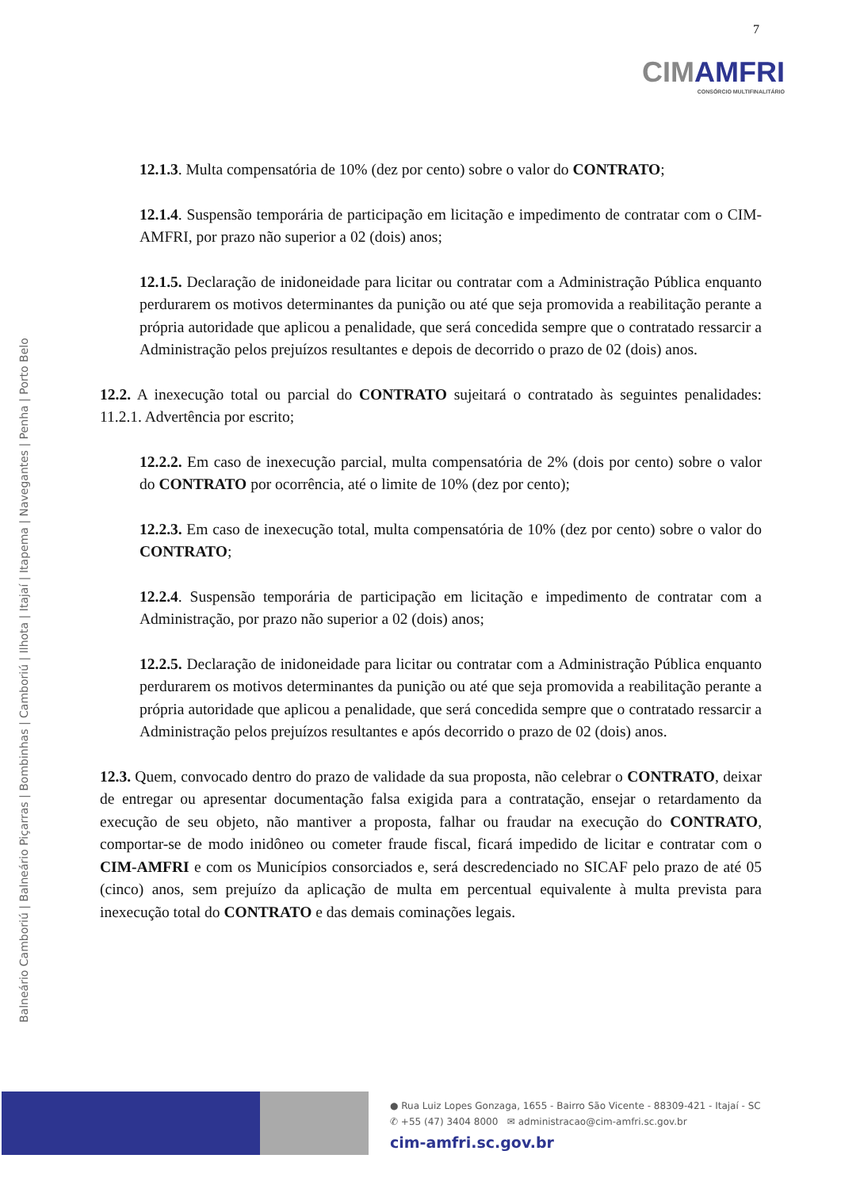7
CIMAMFRI
CONSÓRCIO MULTIFINALITÁRIO
Balneário Camboriú | Balneário Piçarras | Bombinhas | Camboriú | Ilhota | Itajaí | Itapema | Navegantes | Penha | Porto Belo
12.1.3. Multa compensatória de 10% (dez por cento) sobre o valor do CONTRATO;
12.1.4. Suspensão temporária de participação em licitação e impedimento de contratar com o CIM-AMFRI, por prazo não superior a 02 (dois) anos;
12.1.5. Declaração de inidoneidade para licitar ou contratar com a Administração Pública enquanto perdurarem os motivos determinantes da punição ou até que seja promovida a reabilitação perante a própria autoridade que aplicou a penalidade, que será concedida sempre que o contratado ressarcir a Administração pelos prejuízos resultantes e depois de decorrido o prazo de 02 (dois) anos.
12.2. A inexecução total ou parcial do CONTRATO sujeitará o contratado às seguintes penalidades: 11.2.1. Advertência por escrito;
12.2.2. Em caso de inexecução parcial, multa compensatória de 2% (dois por cento) sobre o valor do CONTRATO por ocorrência, até o limite de 10% (dez por cento);
12.2.3. Em caso de inexecução total, multa compensatória de 10% (dez por cento) sobre o valor do CONTRATO;
12.2.4. Suspensão temporária de participação em licitação e impedimento de contratar com a Administração, por prazo não superior a 02 (dois) anos;
12.2.5. Declaração de inidoneidade para licitar ou contratar com a Administração Pública enquanto perdurarem os motivos determinantes da punição ou até que seja promovida a reabilitação perante a própria autoridade que aplicou a penalidade, que será concedida sempre que o contratado ressarcir a Administração pelos prejuízos resultantes e após decorrido o prazo de 02 (dois) anos.
12.3. Quem, convocado dentro do prazo de validade da sua proposta, não celebrar o CONTRATO, deixar de entregar ou apresentar documentação falsa exigida para a contratação, ensejar o retardamento da execução de seu objeto, não mantiver a proposta, falhar ou fraudar na execução do CONTRATO, comportar-se de modo inidôneo ou cometer fraude fiscal, ficará impedido de licitar e contratar com o CIM-AMFRI e com os Municípios consorciados e, será descredenciado no SICAF pelo prazo de até 05 (cinco) anos, sem prejuízo da aplicação de multa em percentual equivalente à multa prevista para inexecução total do CONTRATO e das demais cominações legais.
● Rua Luiz Lopes Gonzaga, 1655 - Bairro São Vicente - 88309-421 - Itajaí - SC
✆ +55 (47) 3404 8000 ✉ administracao@cim-amfri.sc.gov.br
cim-amfri.sc.gov.br